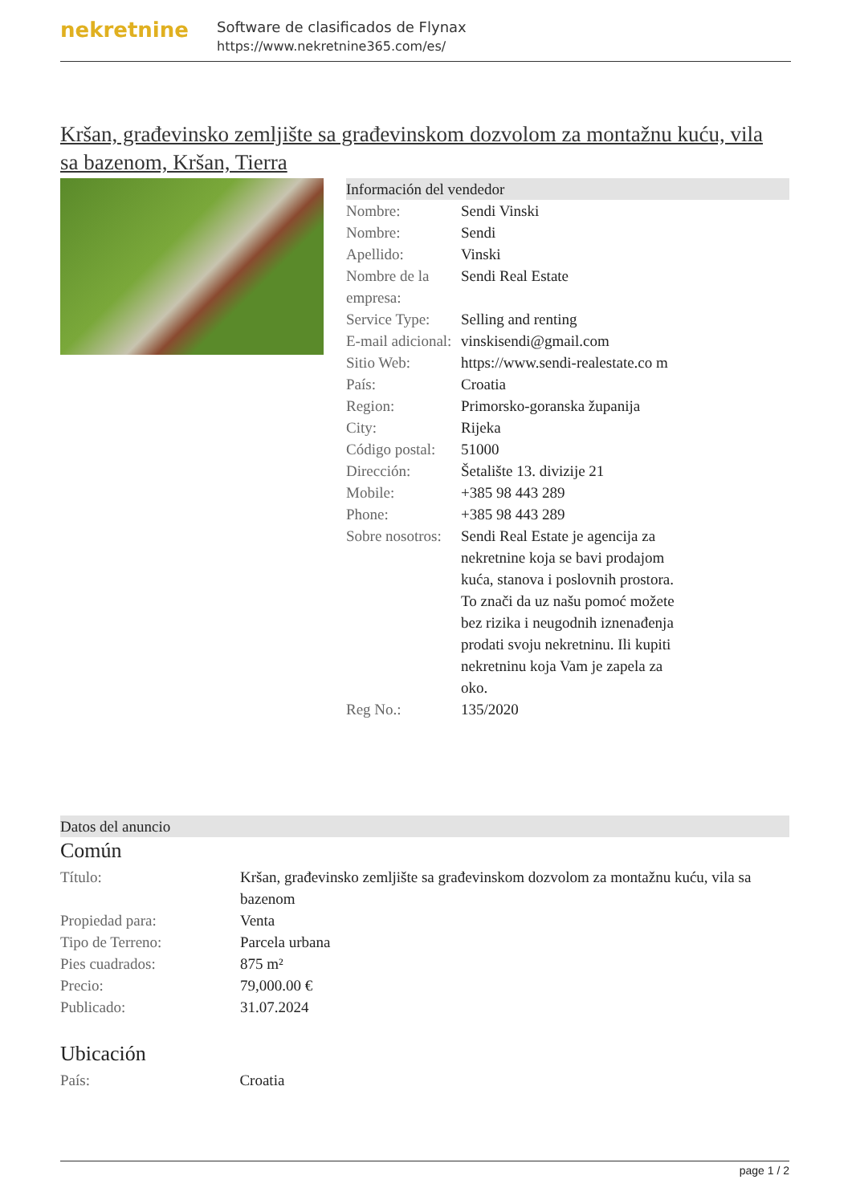nekretnine
Software de clasificados de Flynax
https://www.nekretnine365.com/es/
Kršan, građevinsko zemljište sa građevinskom dozvolom za montažnu kuću, vila sa bazenom, Kršan, Tierra
Información del vendedor
| Nombre: | Sendi Vinski |
| Nombre: | Sendi |
| Apellido: | Vinski |
| Nombre de la empresa: | Sendi Real Estate |
| Service Type: | Selling and renting |
| E-mail adicional: | vinskisendi@gmail.com |
| Sitio Web: | https://www.sendi-realestate.co m |
| País: | Croatia |
| Region: | Primorsko-goranska županija |
| City: | Rijeka |
| Código postal: | 51000 |
| Dirección: | Šetalište 13. divizije 21 |
| Mobile: | +385 98 443 289 |
| Phone: | +385 98 443 289 |
| Sobre nosotros: | Sendi Real Estate je agencija za nekretnine koja se bavi prodajom kuća, stanova i poslovnih prostora. To znači da uz našu pomoć možete bez rizika i neugodnih iznenađenja prodati svoju nekretninu. Ili kupiti nekretninu koja Vam je zapela za oko. |
| Reg No.: | 135/2020 |
Datos del anuncio
Común
| Título: | Kršan, građevinsko zemljište sa građevinskom dozvolom za montažnu kuću, vila sa bazenom |
| Propiedad para: | Venta |
| Tipo de Terreno: | Parcela urbana |
| Pies cuadrados: | 875 m² |
| Precio: | 79,000.00 € |
| Publicado: | 31.07.2024 |
Ubicación
| País: | Croatia |
page 1 / 2